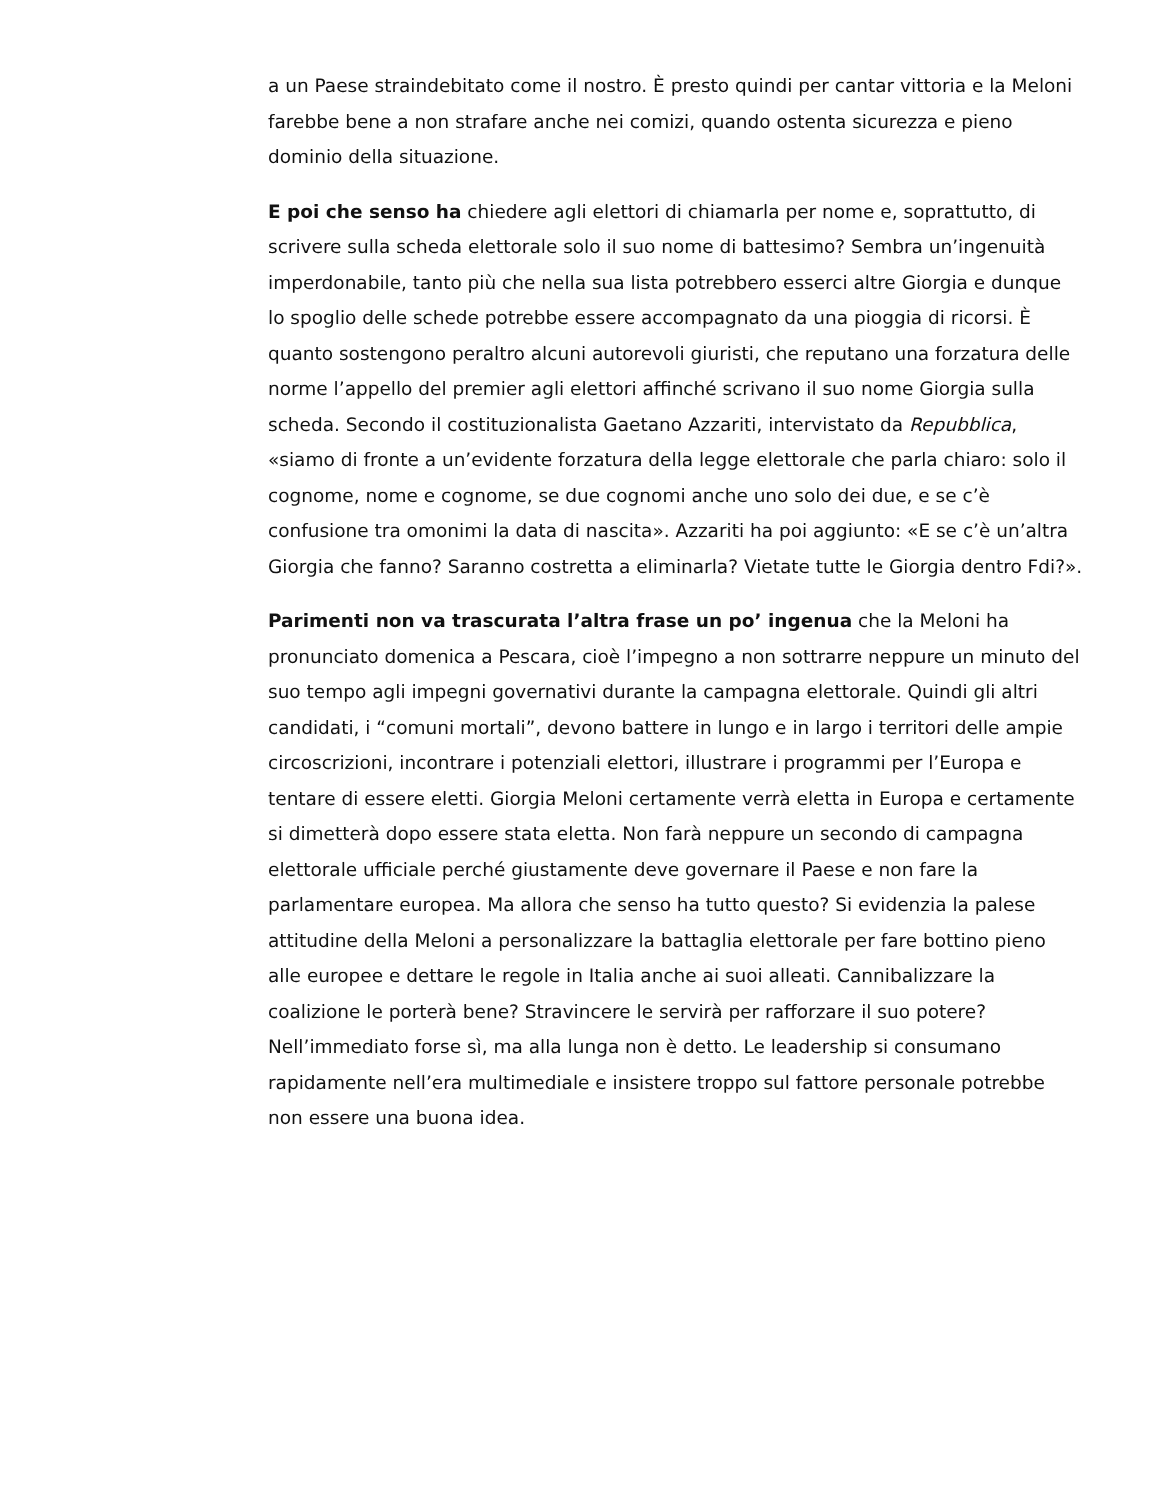a un Paese straindebitato come il nostro. È presto quindi per cantar vittoria e la Meloni farebbe bene a non strafare anche nei comizi, quando ostenta sicurezza e pieno dominio della situazione.
E poi che senso ha chiedere agli elettori di chiamarla per nome e, soprattutto, di scrivere sulla scheda elettorale solo il suo nome di battesimo? Sembra un’ingenuità imperdonabile, tanto più che nella sua lista potrebbero esserci altre Giorgia e dunque lo spoglio delle schede potrebbe essere accompagnato da una pioggia di ricorsi. È quanto sostengono peraltro alcuni autorevoli giuristi, che reputano una forzatura delle norme l’appello del premier agli elettori affinché scrivano il suo nome Giorgia sulla scheda. Secondo il costituzionalista Gaetano Azzariti, intervistato da Repubblica, «siamo di fronte a un’evidente forzatura della legge elettorale che parla chiaro: solo il cognome, nome e cognome, se due cognomi anche uno solo dei due, e se c’è confusione tra omonimi la data di nascita». Azzariti ha poi aggiunto: «E se c’è un’altra Giorgia che fanno? Saranno costretta a eliminarla? Vietate tutte le Giorgia dentro Fdi?».
Parimenti non va trascurata l’altra frase un po’ ingenua che la Meloni ha pronunciato domenica a Pescara, cioè l’impegno a non sottrarre neppure un minuto del suo tempo agli impegni governativi durante la campagna elettorale. Quindi gli altri candidati, i “comuni mortali”, devono battere in lungo e in largo i territori delle ampie circoscrizioni, incontrare i potenziali elettori, illustrare i programmi per l’Europa e tentare di essere eletti. Giorgia Meloni certamente verrà eletta in Europa e certamente si dimetterà dopo essere stata eletta. Non farà neppure un secondo di campagna elettorale ufficiale perché giustamente deve governare il Paese e non fare la parlamentare europea. Ma allora che senso ha tutto questo? Si evidenzia la palese attitudine della Meloni a personalizzare la battaglia elettorale per fare bottino pieno alle europee e dettare le regole in Italia anche ai suoi alleati. Cannibalizzare la coalizione le porterà bene? Stravincere le servirà per rafforzare il suo potere? Nell’immediato forse sì, ma alla lunga non è detto. Le leadership si consumano rapidamente nell’era multimediale e insistere troppo sul fattore personale potrebbe non essere una buona idea.